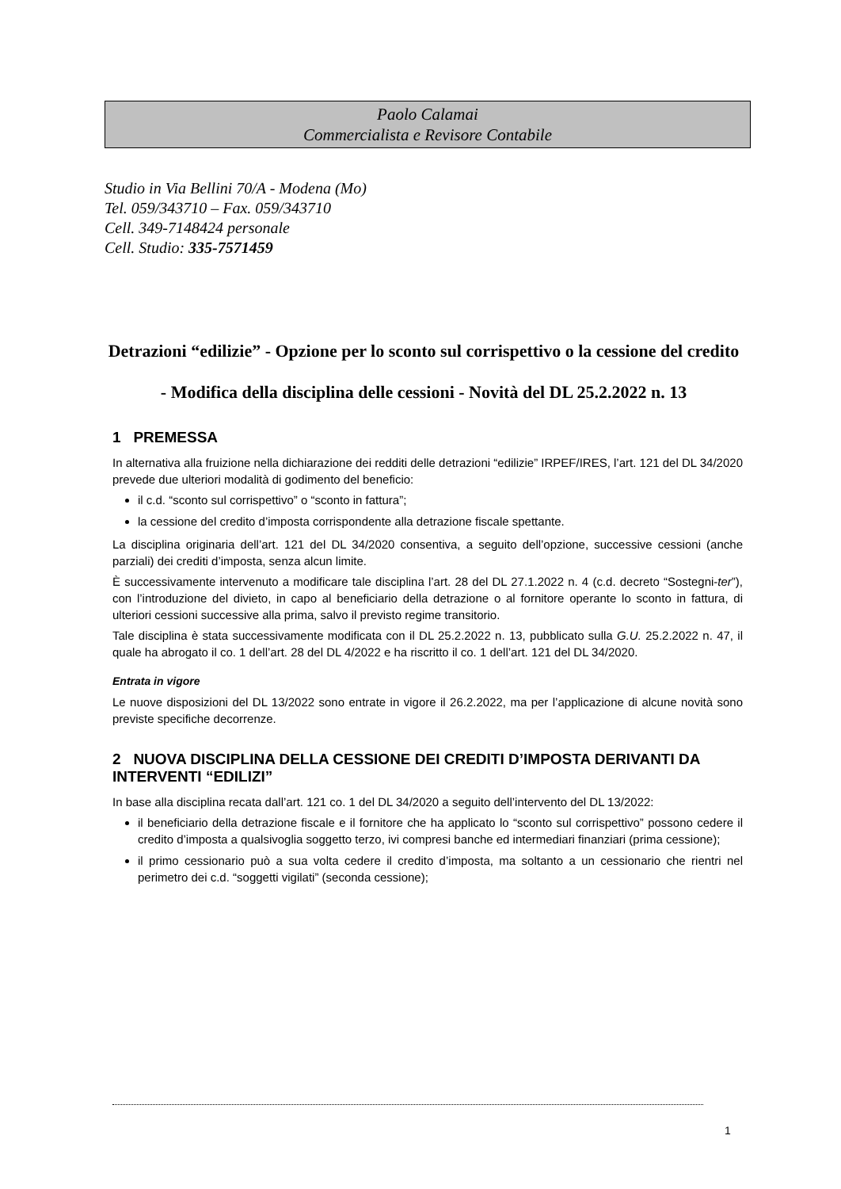Paolo Calamai
Commercialista e Revisore Contabile
Studio in Via Bellini 70/A - Modena (Mo)
Tel. 059/343710 – Fax. 059/343710
Cell. 349-7148424 personale
Cell. Studio: 335-7571459
Detrazioni “edilizie” - Opzione per lo sconto sul corrispettivo o la cessione del credito - Modifica della disciplina delle cessioni - Novità del DL 25.2.2022 n. 13
1 PREMESSA
In alternativa alla fruizione nella dichiarazione dei redditi delle detrazioni “edilizie” IRPEF/IRES, l’art. 121 del DL 34/2020 prevede due ulteriori modalità di godimento del beneficio:
il c.d. “sconto sul corrispettivo” o “sconto in fattura”;
la cessione del credito d’imposta corrispondente alla detrazione fiscale spettante.
La disciplina originaria dell’art. 121 del DL 34/2020 consentiva, a seguito dell’opzione, successive cessioni (anche parziali) dei crediti d’imposta, senza alcun limite.
È successivamente intervenuto a modificare tale disciplina l’art. 28 del DL 27.1.2022 n. 4 (c.d. decreto “Sostegni-ter”), con l’introduzione del divieto, in capo al beneficiario della detrazione o al fornitore operante lo sconto in fattura, di ulteriori cessioni successive alla prima, salvo il previsto regime transitorio.
Tale disciplina è stata successivamente modificata con il DL 25.2.2022 n. 13, pubblicato sulla G.U. 25.2.2022 n. 47, il quale ha abrogato il co. 1 dell’art. 28 del DL 4/2022 e ha riscritto il co. 1 dell’art. 121 del DL 34/2020.
Entrata in vigore
Le nuove disposizioni del DL 13/2022 sono entrate in vigore il 26.2.2022, ma per l’applicazione di alcune novità sono previste specifiche decorrenze.
2 NUOVA DISCIPLINA DELLA CESSIONE DEI CREDITI D’IMPOSTA DERIVANTI DA INTERVENTI “EDILIZI”
In base alla disciplina recata dall’art. 121 co. 1 del DL 34/2020 a seguito dell’intervento del DL 13/2022:
il beneficiario della detrazione fiscale e il fornitore che ha applicato lo “sconto sul corrispettivo” possono cedere il credito d’imposta a qualsivoglia soggetto terzo, ivi compresi banche ed intermediari finanziari (prima cessione);
il primo cessionario può a sua volta cedere il credito d’imposta, ma soltanto a un cessionario che rientri nel perimetro dei c.d. “soggetti vigilati” (seconda cessione);
1